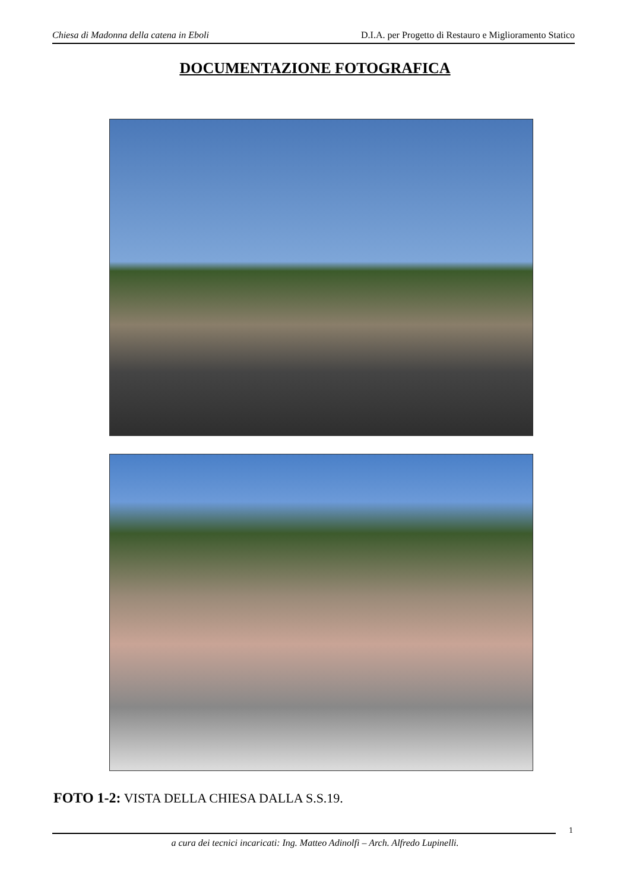Chiesa di Madonna della catena in Eboli D.I.A. per Progetto di Restauro e Miglioramento Statico
DOCUMENTAZIONE FOTOGRAFICA
FOTO 1-2: VISTA DELLA CHIESA DALLA S.S.19.
1
a cura dei tecnici incaricati: Ing. Matteo Adinolfi – Arch. Alfredo Lupinelli.